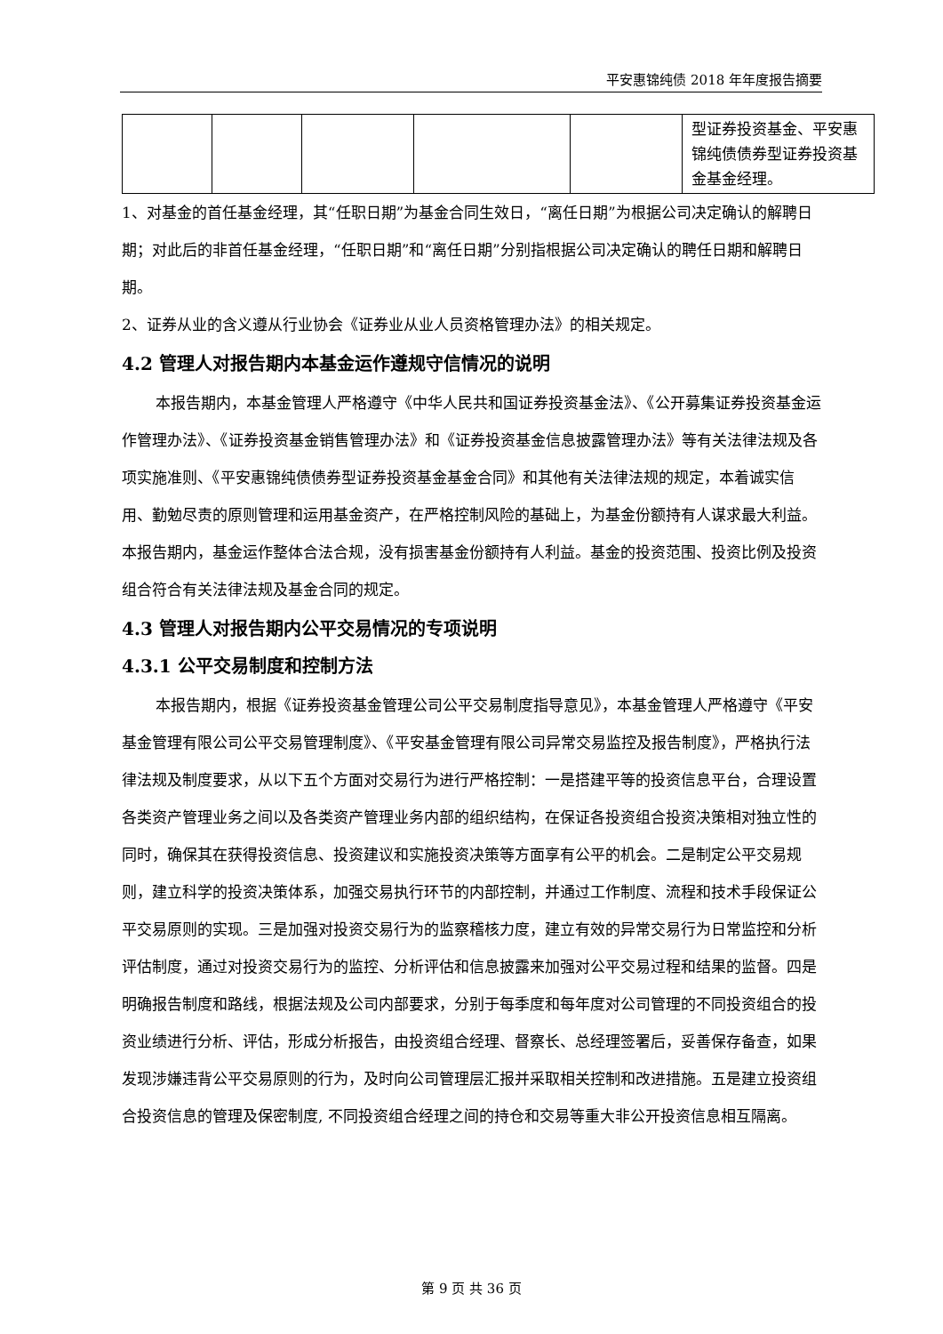平安惠锦纯债 2018 年年度报告摘要
| | | | | | 型证券投资基金、平安惠锦纯债债券型证券投资基金基金经理。 |
1、对基金的首任基金经理，其“任职日期”为基金合同生效日，“离任日期”为根据公司决定确认的解聘日期；对此后的非首任基金经理，“任职日期”和“离任日期”分别指根据公司决定确认的聘任日期和解聘日期。
2、证券从业的含义遵从行业协会《证券业从业人员资格管理办法》的相关规定。
4.2 管理人对报告期内本基金运作遵规守信情况的说明
本报告期内，本基金管理人严格遵守《中华人民共和国证券投资基金法》、《公开募集证券投资基金运作管理办法》、《证券投资基金销售管理办法》和《证券投资基金信息披露管理办法》等有关法律法规及各项实施准则、《平安惠锦纯债债券型证券投资基金基金合同》和其他有关法律法规的规定，本着诚实信用、勤勉尽责的原则管理和运用基金资产，在严格控制风险的基础上，为基金份额持有人谋求最大利益。本报告期内，基金运作整体合法合规，没有损害基金份额持有人利益。基金的投资范围、投资比例及投资组合符合有关法律法规及基金合同的规定。
4.3 管理人对报告期内公平交易情况的专项说明
4.3.1 公平交易制度和控制方法
本报告期内，根据《证券投资基金管理公司公平交易制度指导意见》，本基金管理人严格遵守《平安基金管理有限公司公平交易管理制度》、《平安基金管理有限公司异常交易监控及报告制度》，严格执行法律法规及制度要求，从以下五个方面对交易行为进行严格控制：一是搭建平等的投资信息平台，合理设置各类资产管理业务之间以及各类资产管理业务内部的组织结构，在保证各投资组合投资决策相对独立性的同时，确保其在获得投资信息、投资建议和实施投资决策等方面享有公平的机会。二是制定公平交易规则，建立科学的投资决策体系，加强交易执行环节的内部控制，并通过工作制度、流程和技术手段保证公平交易原则的实现。三是加强对投资交易行为的监察稽核力度，建立有效的异常交易行为日常监控和分析评估制度，通过对投资交易行为的监控、分析评估和信息披露来加强对公平交易过程和结果的监督。四是明确报告制度和路线，根据法规及公司内部要求，分别于每季度和每年度对公司管理的不同投资组合的投资业绩进行分析、评估，形成分析报告，由投资组合经理、督察长、总经理签署后，妥善保存备查，如果发现涉嫌违背公平交易原则的行为，及时向公司管理层汇报并采取相关控制和改进措施。五是建立投资组合投资信息的管理及保密制度, 不同投资组合经理之间的持仓和交易等重大非公开投资信息相互隔离。
第 9 页 共 36 页